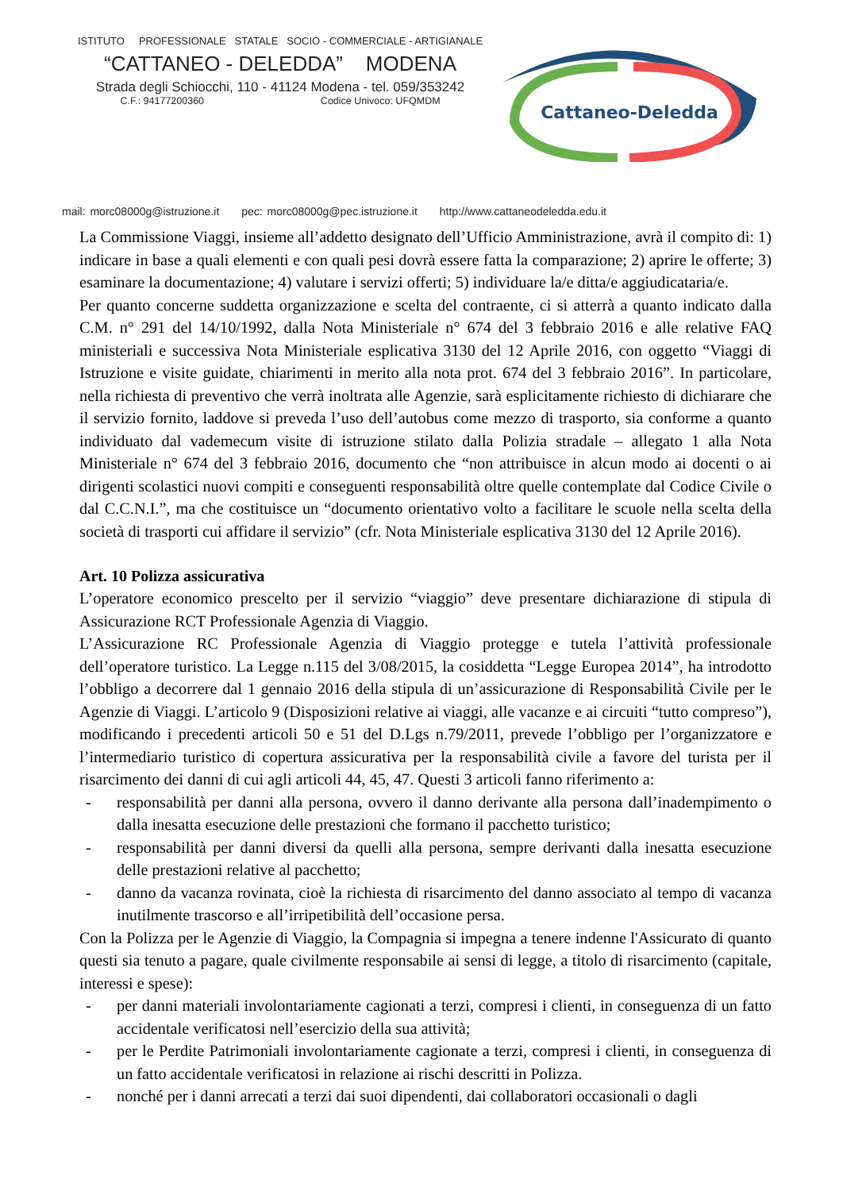ISTITUTO PROFESSIONALE STATALE SOCIO - COMMERCIALE - ARTIGIANALE
“CATTANEO - DELEDDA” MODENA
Strada degli Schiocchi, 110 - 41124 Modena - tel. 059/353242
C.F.: 94177200360 Codice Univoco: UFQMDM
Cattaneo-Deledda
mail: morc08000g@istruzione.it pec: morc08000g@pec.istruzione.it http://www.cattaneodeledda.edu.it
La Commissione Viaggi, insieme all’addetto designato dell’Ufficio Amministrazione, avrà il compito di: 1) indicare in base a quali elementi e con quali pesi dovrà essere fatta la comparazione; 2) aprire le offerte; 3) esaminare la documentazione; 4) valutare i servizi offerti; 5) individuare la/e ditta/e aggiudicataria/e.
Per quanto concerne suddetta organizzazione e scelta del contraente, ci si atterrà a quanto indicato dalla C.M. n° 291 del 14/10/1992, dalla Nota Ministeriale n° 674 del 3 febbraio 2016 e alle relative FAQ ministeriali e successiva Nota Ministeriale esplicativa 3130 del 12 Aprile 2016, con oggetto “Viaggi di Istruzione e visite guidate, chiarimenti in merito alla nota prot. 674 del 3 febbraio 2016”. In particolare, nella richiesta di preventivo che verrà inoltrata alle Agenzie, sarà esplicitamente richiesto di dichiarare che il servizio fornito, laddove si preveda l’uso dell’autobus come mezzo di trasporto, sia conforme a quanto individuato dal vademecum visite di istruzione stilato dalla Polizia stradale – allegato 1 alla Nota Ministeriale n° 674 del 3 febbraio 2016, documento che “non attribuisce in alcun modo ai docenti o ai dirigenti scolastici nuovi compiti e conseguenti responsabilità oltre quelle contemplate dal Codice Civile o dal C.C.N.I.”, ma che costituisce un “documento orientativo volto a facilitare le scuole nella scelta della società di trasporti cui affidare il servizio” (cfr. Nota Ministeriale esplicativa 3130 del 12 Aprile 2016).
Art. 10 Polizza assicurativa
L’operatore economico prescelto per il servizio “viaggio” deve presentare dichiarazione di stipula di Assicurazione RCT Professionale Agenzia di Viaggio.
L’Assicurazione RC Professionale Agenzia di Viaggio protegge e tutela l’attività professionale dell’operatore turistico. La Legge n.115 del 3/08/2015, la cosiddetta “Legge Europea 2014”, ha introdotto l’obbligo a decorrere dal 1 gennaio 2016 della stipula di un’assicurazione di Responsabilità Civile per le Agenzie di Viaggi. L’articolo 9 (Disposizioni relative ai viaggi, alle vacanze e ai circuiti “tutto compreso”), modificando i precedenti articoli 50 e 51 del D.Lgs n.79/2011, prevede l’obbligo per l’organizzatore e l’intermediario turistico di copertura assicurativa per la responsabilità civile a favore del turista per il risarcimento dei danni di cui agli articoli 44, 45, 47. Questi 3 articoli fanno riferimento a:
- responsabilità per danni alla persona, ovvero il danno derivante alla persona dall’inadempimento o dalla inesatta esecuzione delle prestazioni che formano il pacchetto turistico;
- responsabilità per danni diversi da quelli alla persona, sempre derivanti dalla inesatta esecuzione delle prestazioni relative al pacchetto;
- danno da vacanza rovinata, cioè la richiesta di risarcimento del danno associato al tempo di vacanza inutilmente trascorso e all’irripetibilità dell’occasione persa.
Con la Polizza per le Agenzie di Viaggio, la Compagnia si impegna a tenere indenne l'Assicurato di quanto questi sia tenuto a pagare, quale civilmente responsabile ai sensi di legge, a titolo di risarcimento (capitale, interessi e spese):
- per danni materiali involontariamente cagionati a terzi, compresi i clienti, in conseguenza di un fatto accidentale verificatosi nell’esercizio della sua attività;
- per le Perdite Patrimoniali involontariamente cagionate a terzi, compresi i clienti, in conseguenza di un fatto accidentale verificatosi in relazione ai rischi descritti in Polizza.
- nonché per i danni arrecati a terzi dai suoi dipendenti, dai collaboratori occasionali o dagli